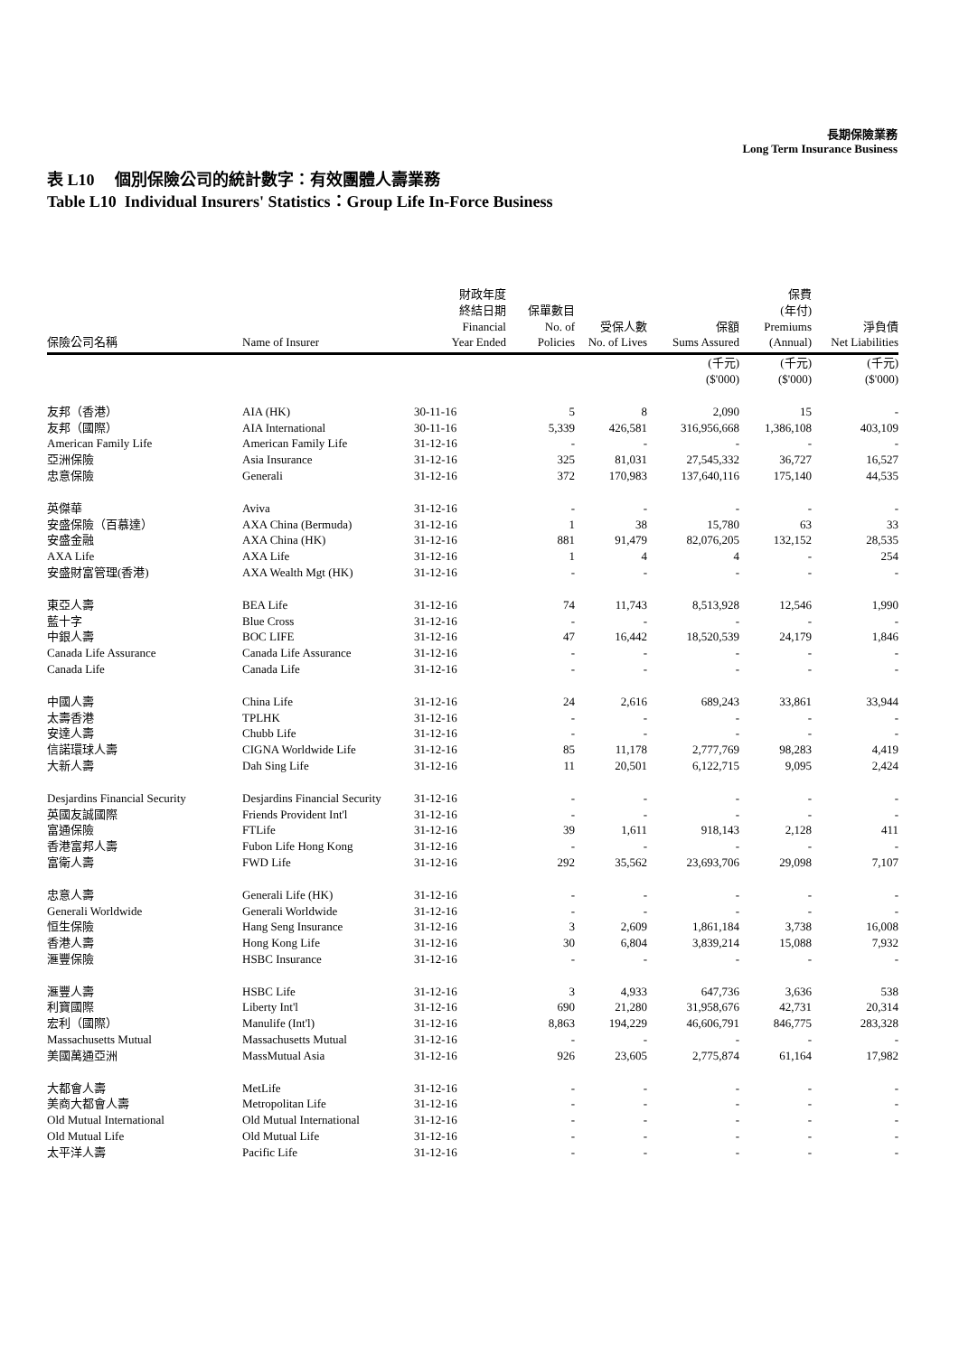長期保險業務
Long Term Insurance Business
表 L10 個別保險公司的統計數字：有效團體人壽業務
Table L10 Individual Insurers' Statistics：Group Life In-Force Business
| 保險公司名稱 | Name of Insurer | 財政年度 終結日期 Financial Year Ended | 保單數目 No. of Policies | 受保人數 No. of Lives | 保額 Sums Assured | 保費 (年付) Premiums (Annual) | 淨負債 Net Liabilities |
| --- | --- | --- | --- | --- | --- | --- | --- |
| | | | | | (千元) ($'000) | (千元) ($'000) | (千元) ($'000) |
| 友邦（香港） | AIA (HK) | 30-11-16 | 5 | 8 | 2,090 | 15 | - |
| 友邦（國際） | AIA International | 30-11-16 | 5,339 | 426,581 | 316,956,668 | 1,386,108 | 403,109 |
| American Family Life | American Family Life | 31-12-16 | - | - | - | - | - |
| 亞洲保險 | Asia Insurance | 31-12-16 | 325 | 81,031 | 27,545,332 | 36,727 | 16,527 |
| 忠意保險 | Generali | 31-12-16 | 372 | 170,983 | 137,640,116 | 175,140 | 44,535 |
| 英傑華 | Aviva | 31-12-16 | - | - | - | - | - |
| 安盛保險（百慕達） | AXA China (Bermuda) | 31-12-16 | 1 | 38 | 15,780 | 63 | 33 |
| 安盛金融 | AXA China (HK) | 31-12-16 | 881 | 91,479 | 82,076,205 | 132,152 | 28,535 |
| AXA Life | AXA Life | 31-12-16 | 1 | 4 | 4 | - | 254 |
| 安盛財富管理(香港) | AXA Wealth Mgt (HK) | 31-12-16 | - | - | - | - | - |
| 東亞人壽 | BEA Life | 31-12-16 | 74 | 11,743 | 8,513,928 | 12,546 | 1,990 |
| 藍十字 | Blue Cross | 31-12-16 | - | - | - | - | - |
| 中銀人壽 | BOC LIFE | 31-12-16 | 47 | 16,442 | 18,520,539 | 24,179 | 1,846 |
| Canada Life Assurance | Canada Life Assurance | 31-12-16 | - | - | - | - | - |
| Canada Life | Canada Life | 31-12-16 | - | - | - | - | - |
| 中國人壽 | China Life | 31-12-16 | 24 | 2,616 | 689,243 | 33,861 | 33,944 |
| 太壽香港 | TPLHK | 31-12-16 | - | - | - | - | - |
| 安達人壽 | Chubb Life | 31-12-16 | - | - | - | - | - |
| 信諾環球人壽 | CIGNA Worldwide Life | 31-12-16 | 85 | 11,178 | 2,777,769 | 98,283 | 4,419 |
| 大新人壽 | Dah Sing Life | 31-12-16 | 11 | 20,501 | 6,122,715 | 9,095 | 2,424 |
| Desjardins Financial Security | Desjardins Financial Security | 31-12-16 | - | - | - | - | - |
| 英國友誠國際 | Friends Provident Int'l | 31-12-16 | - | - | - | - | - |
| 富通保險 | FTLife | 31-12-16 | 39 | 1,611 | 918,143 | 2,128 | 411 |
| 香港富邦人壽 | Fubon Life Hong Kong | 31-12-16 | - | - | - | - | - |
| 富衛人壽 | FWD Life | 31-12-16 | 292 | 35,562 | 23,693,706 | 29,098 | 7,107 |
| 忠意人壽 | Generali Life (HK) | 31-12-16 | - | - | - | - | - |
| Generali Worldwide | Generali Worldwide | 31-12-16 | - | - | - | - | - |
| 恒生保險 | Hang Seng Insurance | 31-12-16 | 3 | 2,609 | 1,861,184 | 3,738 | 16,008 |
| 香港人壽 | Hong Kong Life | 31-12-16 | 30 | 6,804 | 3,839,214 | 15,088 | 7,932 |
| 滙豐保險 | HSBC Insurance | 31-12-16 | - | - | - | - | - |
| 滙豐人壽 | HSBC Life | 31-12-16 | 3 | 4,933 | 647,736 | 3,636 | 538 |
| 利寶國際 | Liberty Int'l | 31-12-16 | 690 | 21,280 | 31,958,676 | 42,731 | 20,314 |
| 宏利（國際） | Manulife (Int'l) | 31-12-16 | 8,863 | 194,229 | 46,606,791 | 846,775 | 283,328 |
| Massachusetts Mutual | Massachusetts Mutual | 31-12-16 | - | - | - | - | - |
| 美國萬通亞洲 | MassMutual Asia | 31-12-16 | 926 | 23,605 | 2,775,874 | 61,164 | 17,982 |
| 大都會人壽 | MetLife | 31-12-16 | - | - | - | - | - |
| 美商大都會人壽 | Metropolitan Life | 31-12-16 | - | - | - | - | - |
| Old Mutual International | Old Mutual International | 31-12-16 | - | - | - | - | - |
| Old Mutual Life | Old Mutual Life | 31-12-16 | - | - | - | - | - |
| 太平洋人壽 | Pacific Life | 31-12-16 | - | - | - | - | - |